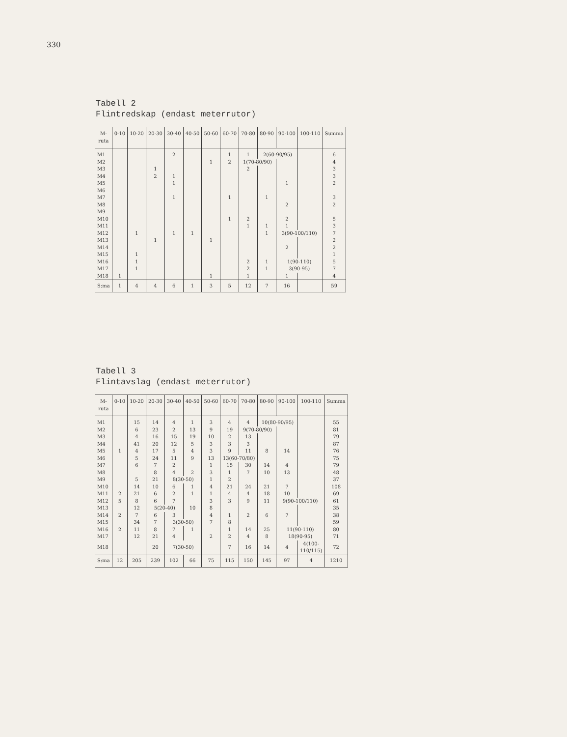330
Tabell 2
Flintredskap (endast meterrutor)
| M- ruta | 0-10 | 10-20 | 20-30 | 30-40 | 40-50 | 50-60 | 60-70 | 70-80 | 80-90 | 90-100 | 100-110 | Summa |
| --- | --- | --- | --- | --- | --- | --- | --- | --- | --- | --- | --- | --- |
| M1 | | | | 2 | | | 1 | 1 | 2(60-90/95) | | | 6 |
| M2 | | | | | | 1 | 2 | 1(70-80/90) | | | | 4 |
| M3 | | | 1 | | | | | 2 | | | | 3 |
| M4 | | | 2 | 1 | | | | | | | | 3 |
| M5 | | | | 1 | | | | | | 1 | | 2 |
| M6 | | | | | | | | | | | | |
| M7 | | | | 1 | | | 1 | | 1 | | | 3 |
| M8 | | | | | | | | | | 2 | | 2 |
| M9 | | | | | | | | | | | | |
| M10 | | | | | | | 1 | 2 | | 2 | | 5 |
| M11 | | | | | | | | 1 | 1 | 1 | | 3 |
| M12 | | 1 | | 1 | 1 | | | | 1 | 3(90-100/110) | | 7 |
| M13 | | | 1 | | | 1 | | | | | | 2 |
| M14 | | | | | | | | | | 2 | | 2 |
| M15 | | 1 | | | | | | | | | | 1 |
| M16 | | 1 | | | | | | 2 | 1 | 1(90-110) | | 5 |
| M17 | | 1 | | | | | | 2 | 1 | 3(90-95) | | 7 |
| M18 | 1 | | | | | 1 | | 1 | | 1 | | 4 |
| S:ma | 1 | 4 | 4 | 6 | 1 | 3 | 5 | 12 | 7 | 16 | | 59 |
Tabell 3
Flintavslag (endast meterrutor)
| M- ruta | 0-10 | 10-20 | 20-30 | 30-40 | 40-50 | 50-60 | 60-70 | 70-80 | 80-90 | 90-100 | 100-110 | Summa |
| --- | --- | --- | --- | --- | --- | --- | --- | --- | --- | --- | --- | --- |
| M1 | | 15 | 14 | 4 | 1 | 3 | 4 | 4 | 10(80-90/95) | | | 55 |
| M2 | | 6 | 23 | 2 | 13 | 9 | 19 | 9(70-80/90) | | | | 81 |
| M3 | | 4 | 16 | 15 | 19 | 10 | 2 | 13 | | | | 79 |
| M4 | | 41 | 20 | 12 | 5 | 3 | 3 | 3 | | | | 87 |
| M5 | 1 | 4 | 17 | 5 | 4 | 3 | 9 | 11 | 8 | 14 | | 76 |
| M6 | | 5 | 24 | 11 | 9 | 13 | 13(60-70/80) | | | | | 75 |
| M7 | | 6 | 7 | 2 | | 1 | 15 | 30 | 14 | 4 | | 79 |
| M8 | | | 8 | 4 | 2 | 3 | 1 | 7 | 10 | 13 | | 48 |
| M9 | | 5 | 21 | 8(30-50) | | 1 | 2 | | | | | 37 |
| M10 | | 14 | 10 | 6 | 1 | 4 | 21 | 24 | 21 | 7 | | 108 |
| M11 | 2 | 21 | 6 | 2 | 1 | 1 | 4 | 4 | 18 | 10 | | 69 |
| M12 | 5 | 8 | 6 | 7 | | 3 | 3 | 9 | 11 | 9(90-100/110) | | 61 |
| M13 | | 12 | 5(20-40) | | 10 | 8 | | | | | | 35 |
| M14 | 2 | 7 | 6 | 3 | | 4 | 1 | 2 | 6 | 7 | | 38 |
| M15 | | 34 | 7 | 3(30-50) | | 7 | 8 | | | | | 59 |
| M16 | 2 | 11 | 8 | 7 | 1 | | 1 | 14 | 25 | 11(90-110) | | 80 |
| M17 | | 12 | 21 | 4 | | 2 | 2 | 4 | 8 | 18(90-95) | | 71 |
| M18 | | | 20 | 7(30-50) | | | 7 | 16 | 14 | 4 | 4(100- 110/115) | 72 |
| S:ma | 12 | 205 | 239 | 102 | 66 | 75 | 115 | 150 | 145 | 97 | 4 | 1210 |